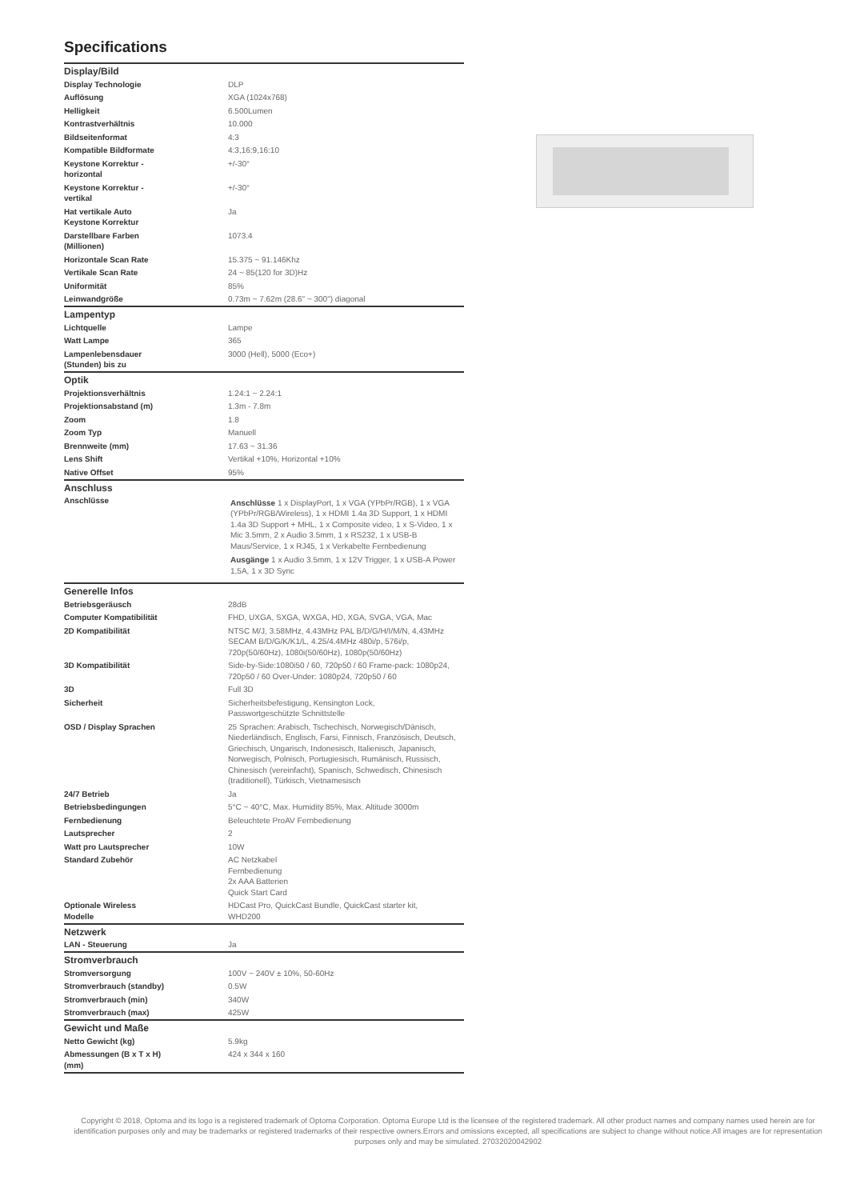Specifications
| Display/Bild | |
| --- | --- |
| Display Technologie | DLP |
| Auflösung | XGA (1024x768) |
| Helligkeit | 6.500Lumen |
| Kontrastverhältnis | 10.000 |
| Bildseitenformat | 4:3 |
| Kompatible Bildformate | 4:3,16:9,16:10 |
| Keystone Korrektur - horizontal | +/-30° |
| Keystone Korrektur - vertikal | +/-30° |
| Hat vertikale Auto Keystone Korrektur | Ja |
| Darstellbare Farben (Millionen) | 1073.4 |
| Horizontale Scan Rate | 15.375 ~ 91.146Khz |
| Vertikale Scan Rate | 24 ~ 85(120 for 3D)Hz |
| Uniformität | 85% |
| Leinwandgröße | 0.73m ~ 7.62m (28.6" ~ 300") diagonal |
| Lampentyp | |
| Lichtquelle | Lampe |
| Watt Lampe | 365 |
| Lampenlebensdauer (Stunden) bis zu | 3000 (Hell), 5000 (Eco+) |
| Optik | |
| Projektionsverhältnis | 1.24:1 ~ 2.24:1 |
| Projektionsabstand (m) | 1.3m - 7.8m |
| Zoom | 1.8 |
| Zoom Typ | Manuell |
| Brennweite (mm) | 17.63 ~ 31.36 |
| Lens Shift | Vertikal +10%, Horizontal +10% |
| Native Offset | 95% |
| Anschluss | |
| Anschlüsse | Anschlüsse 1 x DisplayPort, 1 x VGA (YPbPr/RGB), 1 x VGA (YPbPr/RGB/Wireless), 1 x HDMI 1.4a 3D Support, 1 x HDMI 1.4a 3D Support + MHL, 1 x Composite video, 1 x S-Video, 1 x Mic 3.5mm, 2 x Audio 3.5mm, 1 x RS232, 1 x USB-B Maus/Service, 1 x RJ45, 1 x Verkabelte Fernbedienung Ausgänge 1 x Audio 3.5mm, 1 x 12V Trigger, 1 x USB-A Power 1,5A, 1 x 3D Sync |
| Generelle Infos | |
| Betriebsgeräusch | 28dB |
| Computer Kompatibilität | FHD, UXGA, SXGA, WXGA, HD, XGA, SVGA, VGA, Mac |
| 2D Kompatibilität | NTSC M/J, 3.58MHz, 4.43MHz PAL B/D/G/H/I/M/N, 4,43MHz SECAM B/D/G/K/K1/L, 4.25/4.4MHz 480i/p, 576i/p, 720p(50/60Hz), 1080i(50/60Hz), 1080p(50/60Hz) |
| 3D Kompatibilität | Side-by-Side:1080i50 / 60, 720p50 / 60 Frame-pack: 1080p24, 720p50 / 60 Over-Under: 1080p24, 720p50 / 60 |
| 3D | Full 3D |
| Sicherheit | Sicherheitsbefestigung, Kensington Lock, Passwortgeschützte Schnittstelle |
| OSD / Display Sprachen | 25 Sprachen: Arabisch, Tschechisch, Norwegisch/Dänisch, Niederländisch, Englisch, Farsi, Finnisch, Französisch, Deutsch, Griechisch, Ungarisch, Indonesisch, Italienisch, Japanisch, Norwegisch, Polnisch, Portugiesisch, Rumänisch, Russisch, Chinesisch (vereinfacht), Spanisch, Schwedisch, Chinesisch (traditionell), Türkisch, Vietnamesisch |
| 24/7 Betrieb | Ja |
| Betriebsbedingungen | 5°C ~ 40°C, Max. Humidity 85%, Max. Altitude 3000m |
| Fernbedienung | Beleuchtete ProAV Fernbedienung |
| Lautsprecher | 2 |
| Watt pro Lautsprecher | 10W |
| Standard Zubehör | AC Netzkabel Fernbedienung 2x AAA Batterien Quick Start Card |
| Optionale Wireless Modelle | HDCast Pro, QuickCast Bundle, QuickCast starter kit, WHD200 |
| Netzwerk | |
| LAN - Steuerung | Ja |
| Stromverbrauch | |
| Stromversorgung | 100V ~ 240V ± 10%, 50-60Hz |
| Stromverbrauch (standby) | 0.5W |
| Stromverbrauch (min) | 340W |
| Stromverbrauch (max) | 425W |
| Gewicht und Maße | |
| Netto Gewicht (kg) | 5.9kg |
| Abmessungen (B x T x H) (mm) | 424 x 344 x 160 |
Copyright © 2018, Optoma and its logo is a registered trademark of Optoma Corporation. Optoma Europe Ltd is the licensee of the registered trademark. All other product names and company names used herein are for identification purposes only and may be trademarks or registered trademarks of their respective owners.Errors and omissions excepted, all specifications are subject to change without notice.All images are for representation purposes only and may be simulated. 27032020042902